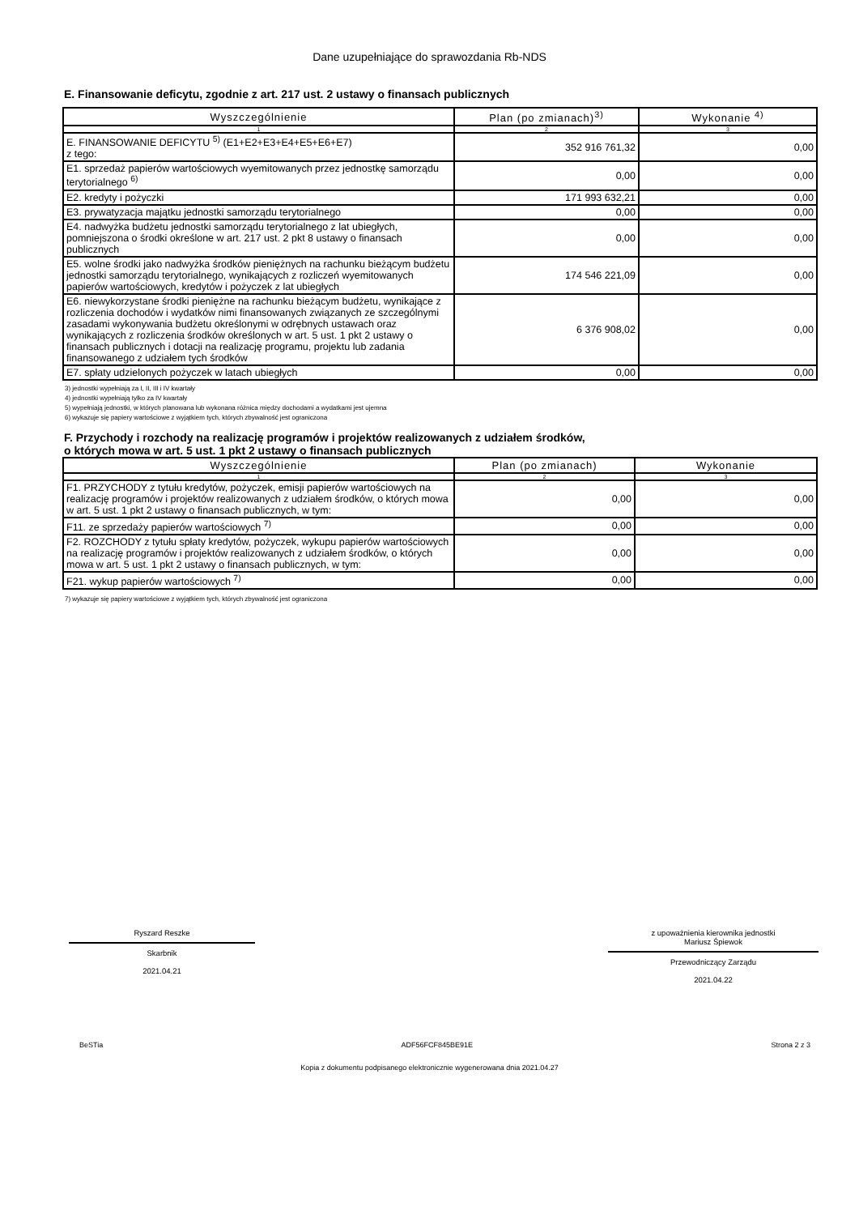Dane uzupełniające do sprawozdania Rb-NDS
E. Finansowanie deficytu, zgodnie z art. 217 ust. 2 ustawy o finansach publicznych
| Wyszczególnienie | Plan (po zmianach)<sup>3)</sup> | Wykonanie <sup>4)</sup> |
| --- | --- | --- |
| 1 | 2 | 3 |
| E. FINANSOWANIE DEFICYTU <sup>5)</sup> (E1+E2+E3+E4+E5+E6+E7) z tego: | 352 916 761,32 | 0,00 |
| E1. sprzedaż papierów wartościowych wyemitowanych przez jednostkę samorządu terytorialnego <sup>6)</sup> | 0,00 | 0,00 |
| E2. kredyty i pożyczki | 171 993 632,21 | 0,00 |
| E3. prywatyzacja majątku jednostki samorządu terytorialnego | 0,00 | 0,00 |
| E4. nadwyżka budżetu jednostki samorządu terytorialnego z lat ubiegłych, pomniejszona o środki określone w art. 217 ust. 2 pkt 8 ustawy o finansach publicznych | 0,00 | 0,00 |
| E5. wolne środki jako nadwyżka środków pieniężnych na rachunku bieżącym budżetu jednostki samorządu terytorialnego, wynikających z rozliczeń wyemitowanych papierów wartościowych, kredytów i pożyczek z lat ubiegłych | 174 546 221,09 | 0,00 |
| E6. niewykorzystane środki pieniężne na rachunku bieżącym budżetu, wynikające z rozliczenia dochodów i wydatków nimi finansowanych związanych ze szczególnymi zasadami wykonywania budżetu określonymi w odrębnych ustawach oraz wynikających z rozliczenia środków określonych w art. 5 ust. 1 pkt 2 ustawy o finansach publicznych i dotacji na realizację programu, projektu lub zadania finansowanego z udziałem tych środków | 6 376 908,02 | 0,00 |
| E7. spłaty udzielonych pożyczek w latach ubiegłych | 0,00 | 0,00 |
3) jednostki wypełniają za I, II, III i IV kwartały
4) jednostki wypełniają tylko za IV kwartały
5) wypełniają jednostki, w których planowana lub wykonana różnica między dochodami a wydatkami jest ujemna
6) wykazuje się papiery wartościowe z wyjątkiem tych, których zbywalność jest ograniczona
F. Przychody i rozchody na realizację programów i projektów realizowanych z udziałem środków,
o których mowa w art. 5 ust. 1 pkt 2 ustawy o finansach publicznych
| Wyszczególnienie | Plan (po zmianach) | Wykonanie |
| --- | --- | --- |
| 1 | 2 | 3 |
| F1. PRZYCHODY z tytułu kredytów, pożyczek, emisji papierów wartościowych na realizację programów i projektów realizowanych z udziałem środków, o których mowa w art. 5 ust. 1 pkt 2 ustawy o finansach publicznych, w tym: | 0,00 | 0,00 |
| F11. ze sprzedaży papierów wartościowych <sup>7)</sup> | 0,00 | 0,00 |
| F2. ROZCHODY z tytułu spłaty kredytów, pożyczek, wykupu papierów wartościowych na realizację programów i projektów realizowanych z udziałem środków, o których mowa w art. 5 ust. 1 pkt 2 ustawy o finansach publicznych, w tym: | 0,00 | 0,00 |
| F21. wykup papierów wartościowych <sup>7)</sup> | 0,00 | 0,00 |
7) wykazuje się papiery wartościowe z wyjątkiem tych, których zbywalność jest ograniczona
Ryszard Reszke
Skarbnik
2021.04.21
z upoważnienia kierownika jednostki
Mariusz Śpiewok
Przewodniczący Zarządu
2021.04.22
BeSTia ADF56FCF845BE91E Strona 2 z 3
Kopia z dokumentu podpisanego elektronicznie wygenerowana dnia 2021.04.27